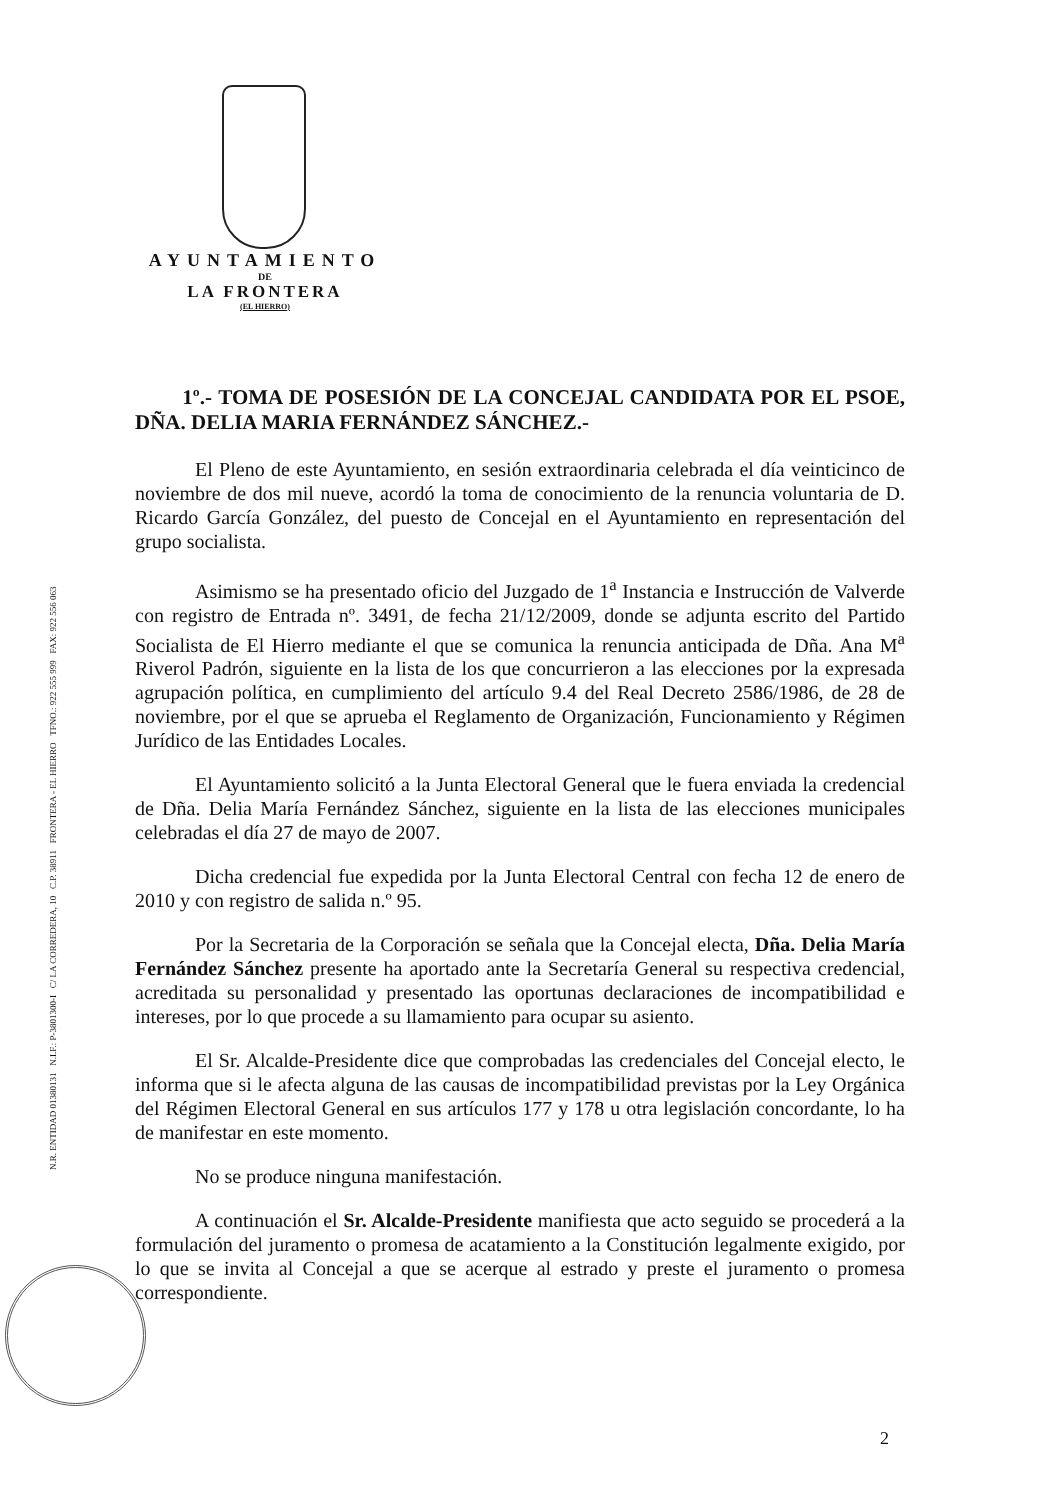AYUNTAMIENTO
DE
LA FRONTERA
(EL HIERRO)
N.R. ENTIDAD 01380131 N.I.F.: P-3801300-I C/ LA CORREDERA, 10 C.P. 38911 FRONTERA - EL HIERRO TFNO.: 922 555 999 FAX: 922 556 063
1º.- TOMA DE POSESIÓN DE LA CONCEJAL CANDIDATA POR EL PSOE, DÑA. DELIA MARIA FERNÁNDEZ SÁNCHEZ.-
El Pleno de este Ayuntamiento, en sesión extraordinaria celebrada el día veinticinco de noviembre de dos mil nueve, acordó la toma de conocimiento de la renuncia voluntaria de D. Ricardo García González, del puesto de Concejal en el Ayuntamiento en representación del grupo socialista.
Asimismo se ha presentado oficio del Juzgado de 1<sup>a</sup> Instancia e Instrucción de Valverde con registro de Entrada nº. 3491, de fecha 21/12/2009, donde se adjunta escrito del Partido Socialista de El Hierro mediante el que se comunica la renuncia anticipada de Dña. Ana M<sup>a</sup> Riverol Padrón, siguiente en la lista de los que concurrieron a las elecciones por la expresada agrupación política, en cumplimiento del artículo 9.4 del Real Decreto 2586/1986, de 28 de noviembre, por el que se aprueba el Reglamento de Organización, Funcionamiento y Régimen Jurídico de las Entidades Locales.
El Ayuntamiento solicitó a la Junta Electoral General que le fuera enviada la credencial de Dña. Delia María Fernández Sánchez, siguiente en la lista de las elecciones municipales celebradas el día 27 de mayo de 2007.
Dicha credencial fue expedida por la Junta Electoral Central con fecha 12 de enero de 2010 y con registro de salida n.º 95.
Por la Secretaria de la Corporación se señala que la Concejal electa, Dña. Delia María Fernández Sánchez presente ha aportado ante la Secretaría General su respectiva credencial, acreditada su personalidad y presentado las oportunas declaraciones de incompatibilidad e intereses, por lo que procede a su llamamiento para ocupar su asiento.
El Sr. Alcalde-Presidente dice que comprobadas las credenciales del Concejal electo, le informa que si le afecta alguna de las causas de incompatibilidad previstas por la Ley Orgánica del Régimen Electoral General en sus artículos 177 y 178 u otra legislación concordante, lo ha de manifestar en este momento.
No se produce ninguna manifestación.
A continuación el Sr. Alcalde-Presidente manifiesta que acto seguido se procederá a la formulación del juramento o promesa de acatamiento a la Constitución legalmente exigido, por lo que se invita al Concejal a que se acerque al estrado y preste el juramento o promesa correspondiente.
2